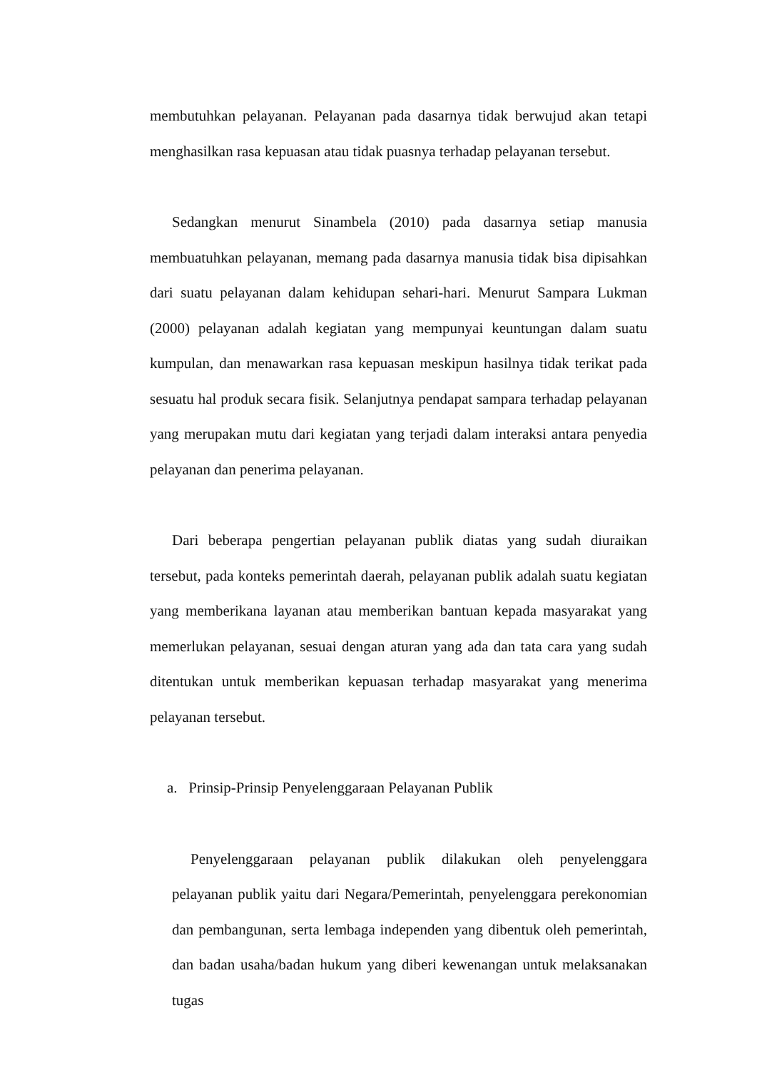membutuhkan pelayanan. Pelayanan pada dasarnya tidak berwujud akan tetapi menghasilkan rasa kepuasan atau tidak puasnya terhadap pelayanan tersebut.
Sedangkan menurut Sinambela (2010) pada dasarnya setiap manusia membuatuhkan pelayanan, memang pada dasarnya manusia tidak bisa dipisahkan dari suatu pelayanan dalam kehidupan sehari-hari. Menurut Sampara Lukman (2000) pelayanan adalah kegiatan yang mempunyai keuntungan dalam suatu kumpulan, dan menawarkan rasa kepuasan meskipun hasilnya tidak terikat pada sesuatu hal produk secara fisik. Selanjutnya pendapat sampara terhadap pelayanan yang merupakan mutu dari kegiatan yang terjadi dalam interaksi antara penyedia pelayanan dan penerima pelayanan.
Dari beberapa pengertian pelayanan publik diatas yang sudah diuraikan tersebut, pada konteks pemerintah daerah, pelayanan publik adalah suatu kegiatan yang memberikana layanan atau memberikan bantuan kepada masyarakat yang memerlukan pelayanan, sesuai dengan aturan yang ada dan tata cara yang sudah ditentukan untuk memberikan kepuasan terhadap masyarakat yang menerima pelayanan tersebut.
a. Prinsip-Prinsip Penyelenggaraan Pelayanan Publik
Penyelenggaraan pelayanan publik dilakukan oleh penyelenggara pelayanan publik yaitu dari Negara/Pemerintah, penyelenggara perekonomian dan pembangunan, serta lembaga independen yang dibentuk oleh pemerintah, dan badan usaha/badan hukum yang diberi kewenangan untuk melaksanakan tugas